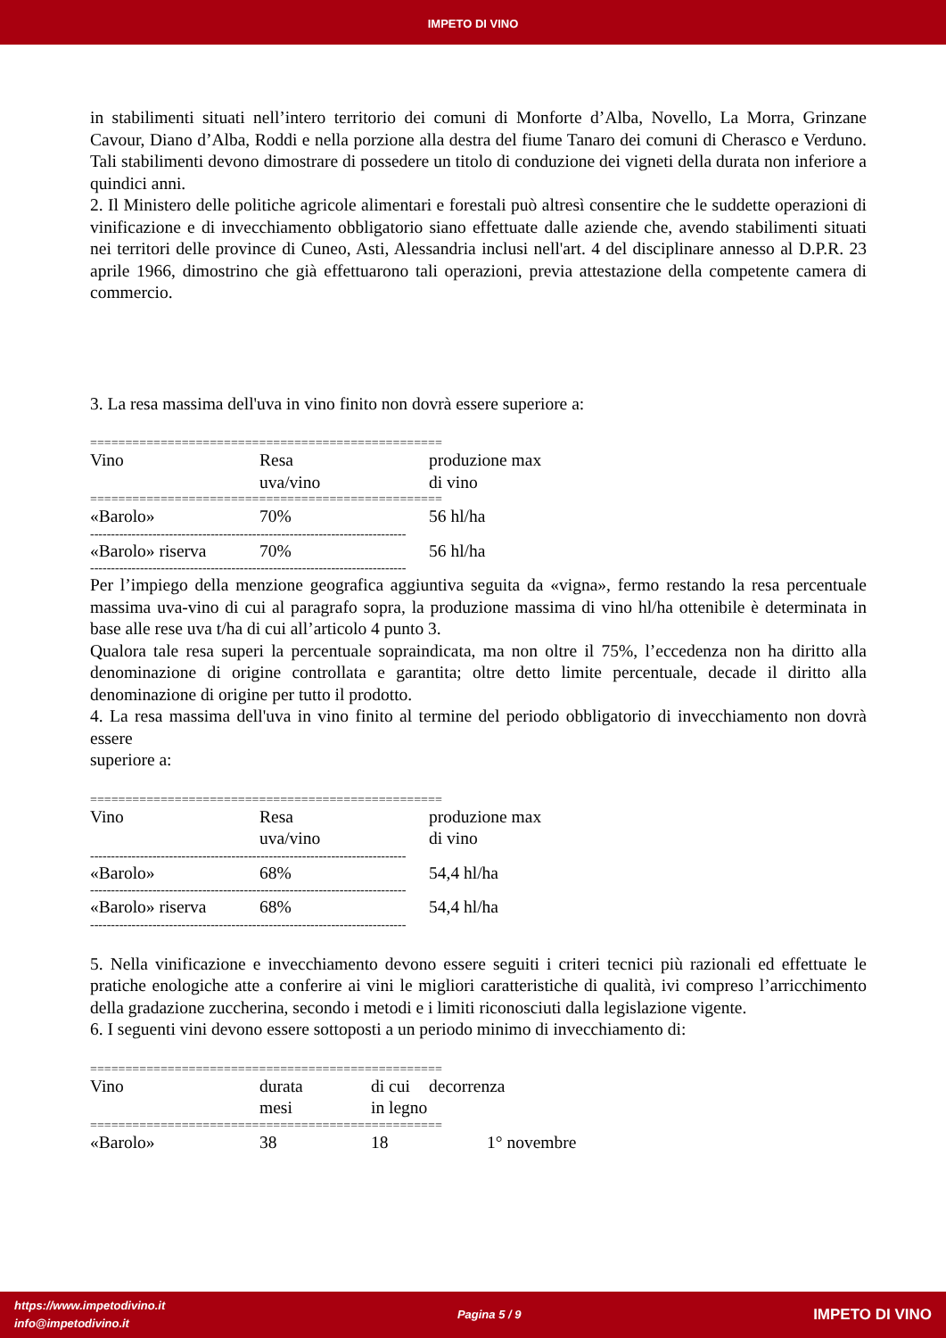IMPETO DI VINO
in stabilimenti situati nell’intero territorio dei comuni di Monforte d’Alba, Novello, La Morra, Grinzane Cavour, Diano d’Alba, Roddi e nella porzione alla destra del fiume Tanaro dei comuni di Cherasco e Verduno. Tali stabilimenti devono dimostrare di possedere un titolo di conduzione dei vigneti della durata non inferiore a quindici anni.
2. Il Ministero delle politiche agricole alimentari e forestali può altresì consentire che le suddette operazioni di vinificazione e di invecchiamento obbligatorio siano effettuate dalle aziende che, avendo stabilimenti situati nei territori delle province di Cuneo, Asti, Alessandria inclusi nell'art. 4 del disciplinare annesso al D.P.R. 23 aprile 1966, dimostrino che già effettuarono tali operazioni, previa attestazione della competente camera di commercio.
3. La resa massima dell'uva in vino finito non dovrà essere superiore a:
| ================================================== | | |
| Vino | Resa uva/vino | produzione max di vino |
| ================================================== | | |
| «Barolo» | 70% | 56 hl/ha |
| ---------------------------------------------------------------------------- | | |
| «Barolo» riserva | 70% | 56 hl/ha |
| ---------------------------------------------------------------------------- | | |
Per l’impiego della menzione geografica aggiuntiva seguita da «vigna», fermo restando la resa percentuale massima uva-vino di cui al paragrafo sopra, la produzione massima di vino hl/ha ottenibile è determinata in base alle rese uva t/ha di cui all’articolo 4 punto 3.
Qualora tale resa superi la percentuale sopraindicata, ma non oltre il 75%, l’eccedenza non ha diritto alla denominazione di origine controllata e garantita; oltre detto limite percentuale, decade il diritto alla denominazione di origine per tutto il prodotto.
4. La resa massima dell'uva in vino finito al termine del periodo obbligatorio di invecchiamento non dovrà essere
superiore a:
| ================================================== | | |
| Vino | Resa uva/vino | produzione max di vino |
| ---------------------------------------------------------------------------- | | |
| «Barolo» | 68% | 54,4 hl/ha |
| ---------------------------------------------------------------------------- | | |
| «Barolo» riserva | 68% | 54,4 hl/ha |
| ---------------------------------------------------------------------------- | | |
5. Nella vinificazione e invecchiamento devono essere seguiti i criteri tecnici più razionali ed effettuate le pratiche enologiche atte a conferire ai vini le migliori caratteristiche di qualità, ivi compreso l’arricchimento della gradazione zuccherina, secondo i metodi e i limiti riconosciuti dalla legislazione vigente.
6. I seguenti vini devono essere sottoposti a un periodo minimo di invecchiamento di:
| ================================================== | | | |
| Vino | durata mesi | di cui in legno | decorrenza |
| ================================================== | | | |
| «Barolo» | 38 | 18 | 1° novembre |
https://www.impetodivino.it
info@impetodivino.it
Pagina 5 / 9
IMPETO DI VINO